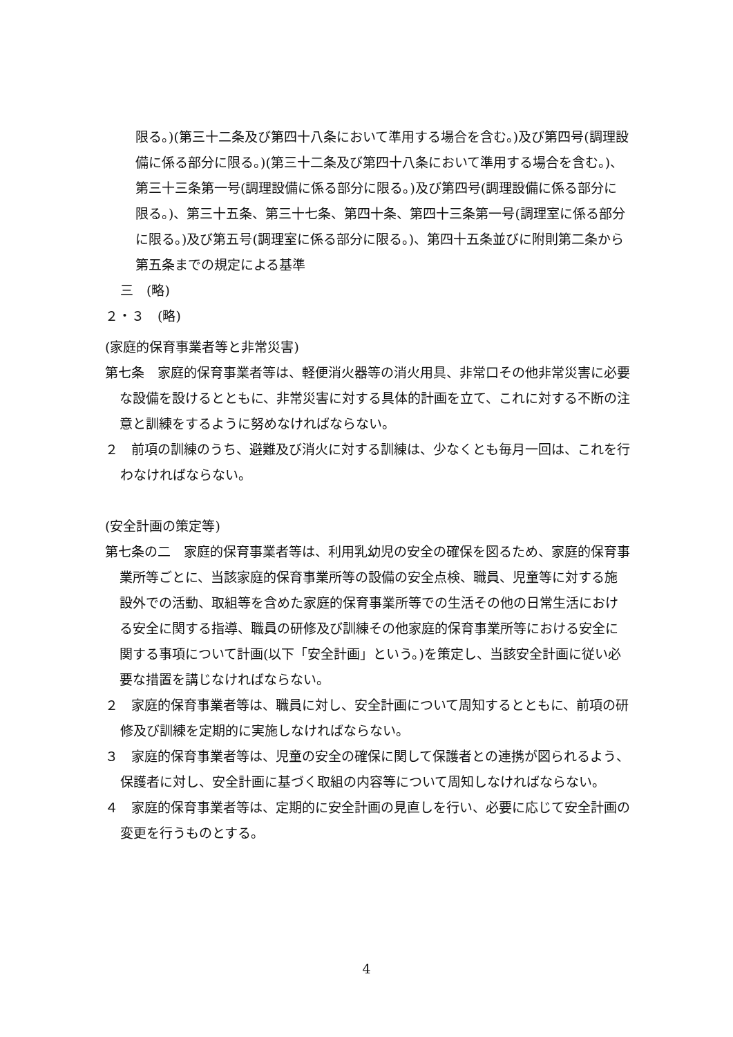限る。)(第三十二条及び第四十八条において準用する場合を含む。)及び第四号(調理設備に係る部分に限る。)(第三十二条及び第四十八条において準用する場合を含む。)、第三十三条第一号(調理設備に係る部分に限る。)及び第四号(調理設備に係る部分に限る。)、第三十五条、第三十七条、第四十条、第四十三条第一号(調理室に係る部分に限る。)及び第五号(調理室に係る部分に限る。)、第四十五条並びに附則第二条から第五条までの規定による基準
三　(略)
２・３　(略)
(家庭的保育事業者等と非常災害)
第七条　家庭的保育事業者等は、軽便消火器等の消火用具、非常口その他非常災害に必要な設備を設けるとともに、非常災害に対する具体的計画を立て、これに対する不断の注意と訓練をするように努めなければならない。
２　前項の訓練のうち、避難及び消火に対する訓練は、少なくとも毎月一回は、これを行わなければならない。
(安全計画の策定等)
第七条の二　家庭的保育事業者等は、利用乳幼児の安全の確保を図るため、家庭的保育事業所等ごとに、当該家庭的保育事業所等の設備の安全点検、職員、児童等に対する施設外での活動、取組等を含めた家庭的保育事業所等での生活その他の日常生活における安全に関する指導、職員の研修及び訓練その他家庭的保育事業所等における安全に関する事項について計画(以下「安全計画」という。)を策定し、当該安全計画に従い必要な措置を講じなければならない。
２　家庭的保育事業者等は、職員に対し、安全計画について周知するとともに、前項の研修及び訓練を定期的に実施しなければならない。
３　家庭的保育事業者等は、児童の安全の確保に関して保護者との連携が図られるよう、保護者に対し、安全計画に基づく取組の内容等について周知しなければならない。
４　家庭的保育事業者等は、定期的に安全計画の見直しを行い、必要に応じて安全計画の変更を行うものとする。
4